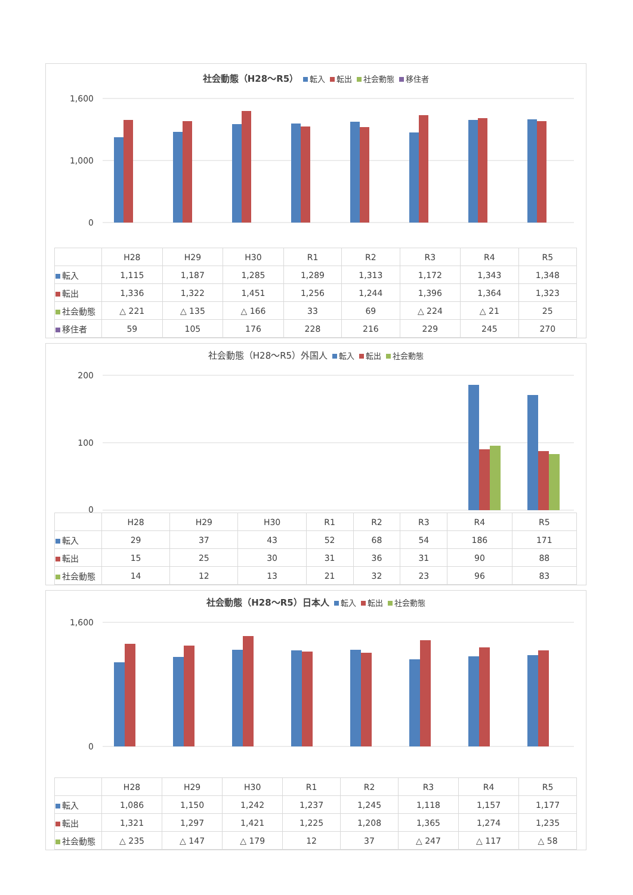社会動態（H28～R5） 転入 転出 社会動態 移住者
1,600
1,000
0
| | H28 | H29 | H30 | R1 | R2 | R3 | R4 | R5 |
| --- | --- | --- | --- | --- | --- | --- | --- | --- |
| 転入 | 1,115 | 1,187 | 1,285 | 1,289 | 1,313 | 1,172 | 1,343 | 1,348 |
| 転出 | 1,336 | 1,322 | 1,451 | 1,256 | 1,244 | 1,396 | 1,364 | 1,323 |
| 社会動態 | △ 221 | △ 135 | △ 166 | 33 | 69 | △ 224 | △ 21 | 25 |
| 移住者 | 59 | 105 | 176 | 228 | 216 | 229 | 245 | 270 |
社会動態（H28～R5）外国人 転入 転出 社会動態
200
100
0
| | H28 | H29 | H30 | R1 | R2 | R3 | R4 | R5 |
| --- | --- | --- | --- | --- | --- | --- | --- | --- |
| 転入 | 29 | 37 | 43 | 52 | 68 | 54 | 186 | 171 |
| 転出 | 15 | 25 | 30 | 31 | 36 | 31 | 90 | 88 |
| 社会動態 | 14 | 12 | 13 | 21 | 32 | 23 | 96 | 83 |
社会動態（H28～R5）日本人 転入 転出 社会動態
1,600
0
| | H28 | H29 | H30 | R1 | R2 | R3 | R4 | R5 |
| --- | --- | --- | --- | --- | --- | --- | --- | --- |
| 転入 | 1,086 | 1,150 | 1,242 | 1,237 | 1,245 | 1,118 | 1,157 | 1,177 |
| 転出 | 1,321 | 1,297 | 1,421 | 1,225 | 1,208 | 1,365 | 1,274 | 1,235 |
| 社会動態 | △ 235 | △ 147 | △ 179 | 12 | 37 | △ 247 | △ 117 | △ 58 |